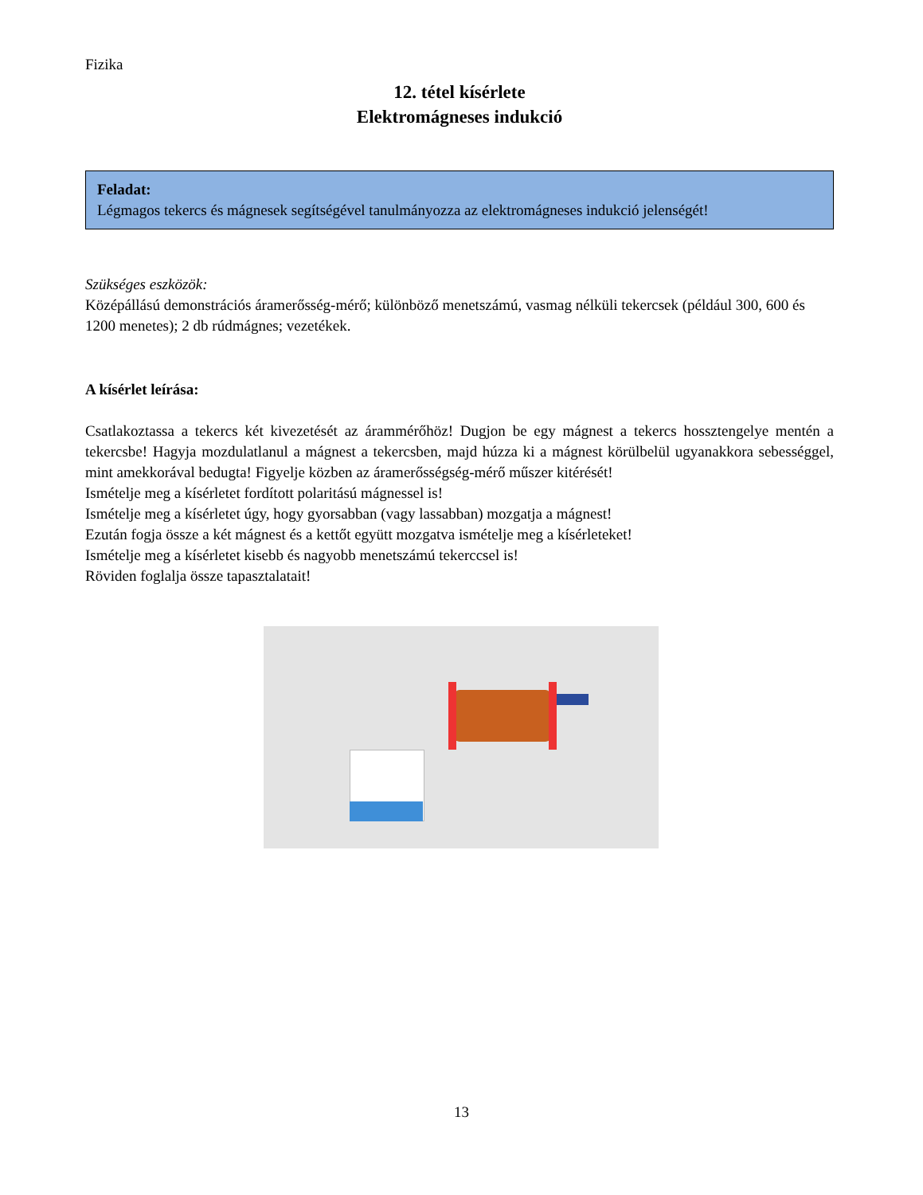Fizika
12. tétel kísérlete
Elektromágneses indukció
Feladat:
Légmagos tekercs és mágnesek segítségével tanulmányozza az elektromágneses indukció jelenségét!
Szükséges eszközök:
Középállású demonstrációs áramerősség-mérő; különböző menetszámú, vasmag nélküli tekercsek (például 300, 600 és 1200 menetes); 2 db rúdmágnes; vezetékek.
A kísérlet leírása:
Csatlakoztassa a tekercs két kivezetését az árammérőhöz! Dugjon be egy mágnest a tekercs hossztengelye mentén a tekercsbe! Hagyja mozdulatlanul a mágnest a tekercsben, majd húzza ki a mágnest körülbelül ugyanakkora sebességgel, mint amekkorával bedugta! Figyelje közben az áramerősségség-mérő műszer kitérését!
Ismételje meg a kísérletet fordított polaritású mágnessel is!
Ismételje meg a kísérletet úgy, hogy gyorsabban (vagy lassabban) mozgatja a mágnest!
Ezután fogja össze a két mágnest és a kettőt együtt mozgatva ismételje meg a kísérleteket!
Ismételje meg a kísérletet kisebb és nagyobb menetszámú tekerccsel is!
Röviden foglalja össze tapasztalatait!
13